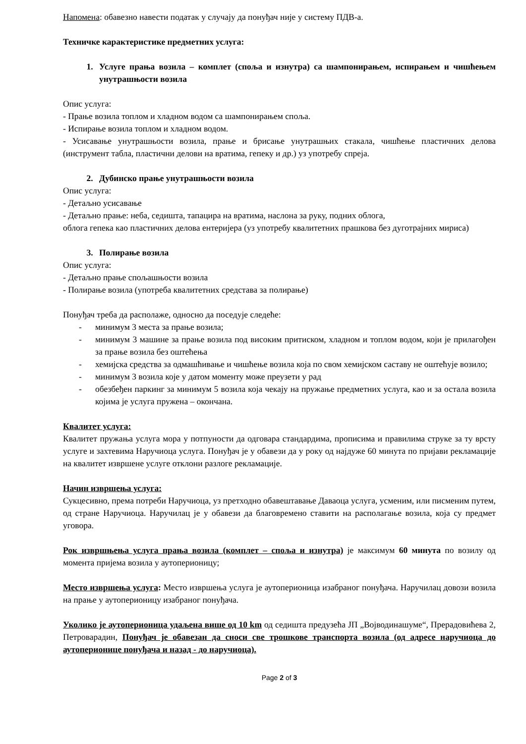Напомена: обавезно навести податак у случају да понуђач није у систему ПДВ-а.
Техничке карактеристике предметних услуга:
1. Услуге прања возила – комплет (споља и изнутра) са шампонирањем, испирањем и чишћењем унутрашњости возила
Опис услуга:
- Прање возила топлом и хладном водом са шампонирањем споља.
- Испирање возила топлом и хладном водом.
- Усисавање унутрашњости возила, прање и брисање унутрашњих стакала, чишћење пластичних делова (инструмент табла, пластични делови на вратима, гепеку и др.) уз употребу спреја.
2. Дубинско прање унутрашњости возила
Опис услуга:
- Детаљно усисавање
- Детаљно прање: неба, седишта, тапацира на вратима, наслона за руку, подних облога,
облога гепека као пластичних делова ентеријера (уз употребу квалитетних прашкова без дуготрајних мириса)
3. Полирање возила
Опис услуга:
- Детаљно прање спољашњости возила
- Полирање возила (употреба квалитетних средстава за полирање)
Понуђач треба да располаже, односно да поседује следеће:
- минимум 3 места за прање возила;
- минимум 3 машине за прање возила под високим притиском, хладном и топлом водом, који је прилагођен за прање возила без оштећења
- хемијска средства за одмашћивање и чишћење возила која по свом хемијском саставу не оштећује возило;
- минимум 3 возила које у датом моменту може преузети у рад
- обезбеђен паркинг за минимум 5 возила која чекају на пружање предметних услуга, као и за остала возила којима је услуга пружена – окончана.
Квалитет услуга:
Квалитет пружања услуга мора у потпуности да одговара стандардима, прописима и правилима струке за ту врсту услуге и захтевима Наручиоца услуга. Понуђач је у обавези да у року од најдуже 60 минута по пријави рекламације на квалитет извршене услуге отклони разлоге рекламације.
Начин извршења услуга:
Сукцесивно, према потреби Наручиоца, уз претходно обавештавање Даваоца услуга, усменим, или писменим путем, од стране Наручиоца. Наручилац је у обавези да благовремено ставити на располагање возила, која су предмет уговора.
Рок извршњења услуга прања возила (комплет – споља и изнутра) је максимум 60 минута по возилу од момента пријема возила у аутоперионицу;
Место извршења услуга: Место извршења услуга је аутоперионица изабраног понуђача. Наручилац довози возила на прање у аутоперионицу изабраног понуђача.
Уколико је аутоперионица удаљена више од 10 km од седишта предузећа ЈП „Војводинашуме“, Прерадовићева 2, Петроварадин, Понуђач је обавезан да сноси све трошкове транспорта возила (од адресе наручиоца до аутоперионице понуђача и назад - до наручиоца).
Page 2 of 3